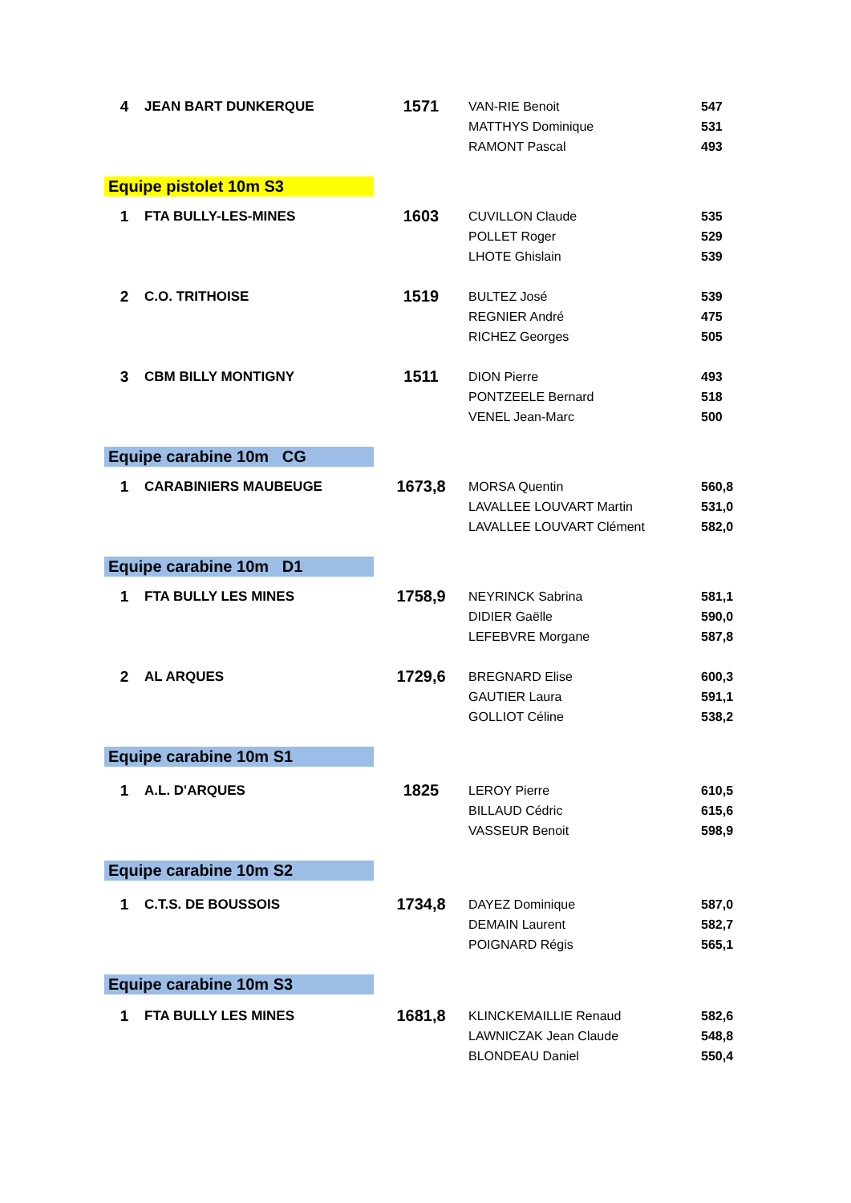| 4 | JEAN BART DUNKERQUE | 1571 | VAN-RIE Benoit | 547 |
| | | | MATTHYS Dominique | 531 |
| | | | RAMONT Pascal | 493 |
| Equipe pistolet 10m S3 | | | | |
| 1 | FTA BULLY-LES-MINES | 1603 | CUVILLON Claude | 535 |
| | | | POLLET Roger | 529 |
| | | | LHOTE Ghislain | 539 |
| 2 | C.O. TRITHOISE | 1519 | BULTEZ José | 539 |
| | | | REGNIER André | 475 |
| | | | RICHEZ Georges | 505 |
| 3 | CBM BILLY MONTIGNY | 1511 | DION Pierre | 493 |
| | | | PONTZEELE Bernard | 518 |
| | | | VENEL Jean-Marc | 500 |
| Equipe carabine 10m CG | | | | |
| 1 | CARABINIERS MAUBEUGE | 1673,8 | MORSA Quentin | 560,8 |
| | | | LAVALLEE LOUVART Martin | 531,0 |
| | | | LAVALLEE LOUVART Clément | 582,0 |
| Equipe carabine 10m D1 | | | | |
| 1 | FTA BULLY LES MINES | 1758,9 | NEYRINCK Sabrina | 581,1 |
| | | | DIDIER Gaëlle | 590,0 |
| | | | LEFEBVRE Morgane | 587,8 |
| 2 | AL ARQUES | 1729,6 | BREGNARD Elise | 600,3 |
| | | | GAUTIER Laura | 591,1 |
| | | | GOLLIOT Céline | 538,2 |
| Equipe carabine 10m S1 | | | | |
| 1 | A.L. D'ARQUES | 1825 | LEROY Pierre | 610,5 |
| | | | BILLAUD Cédric | 615,6 |
| | | | VASSEUR Benoit | 598,9 |
| Equipe carabine 10m S2 | | | | |
| 1 | C.T.S. DE BOUSSOIS | 1734,8 | DAYEZ Dominique | 587,0 |
| | | | DEMAIN Laurent | 582,7 |
| | | | POIGNARD Régis | 565,1 |
| Equipe carabine 10m S3 | | | | |
| 1 | FTA BULLY LES MINES | 1681,8 | KLINCKEMAILLIE Renaud | 582,6 |
| | | | LAWNICZAK Jean Claude | 548,8 |
| | | | BLONDEAU Daniel | 550,4 |